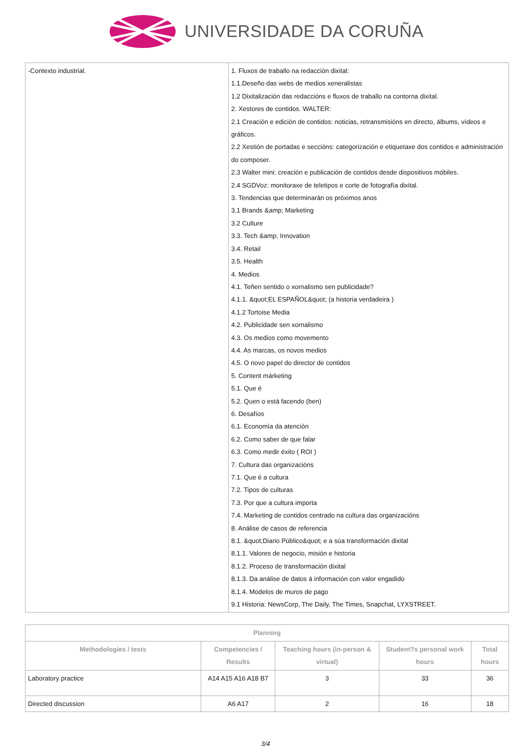UNIVERSIDADE DA CORUÑA
| -Contexto industrial. | 1. Fluxos de traballo na redacción dixital: 1.1.Deseño das webs de medios xeneralistas 1.2 Dixitalización das redaccións e fluxos de traballo na contorna dixital. 2. Xestores de contidos. WALTER: 2.1 Creación e edición de contidos: noticias, retransmisións en directo, álbums, vídeos e gráficos. 2.2 Xestión de portadas e seccións: categorización e etiquetaxe dos contidos e administración do composer. 2.3 Walter mini: creación e publicación de contidos desde dispositivos móbiles. 2.4 SGDVoz: monitoraxe de teletipos e corte de fotografía dixital. 3. Tendencias que determinarán os próximos anos 3.1 Brands &amp; Marketing 3.2 Culture 3.3. Tech &amp; Innovation 3.4. Retail 3.5. Health 4. Medios 4.1. Teñen sentido o xornalismo sen publicidade? 4.1.1. &quot;EL ESPAÑOL&quot; (a historia verdadeira ) 4.1.2 Tortoise Media 4.2. Publicidade sen xornalismo 4.3. Os medios como movemento 4.4. As marcas, os novos medios 4.5. O novo papel do director de contidos 5. Content márketing 5.1. Que é 5.2. Quen o está facendo (ben) 6. Desafíos 6.1. Economía da atención 6.2. Como saber de que falar 6.3. Como medir éxito ( ROI ) 7. Cultura das organizacións 7.1. Que é a cultura 7.2. Tipos de culturas 7.3. Por que a cultura importa 7.4. Marketing de contidos centrado na cultura das organizacións 8. Análise de casos de referencia 8.1. &quot;Diario Público&quot; e a súa transformación dixital 8.1.1. Valores de negocio, misión e historia 8.1.2. Proceso de transformación dixital 8.1.3. Da análise de datos á información con valor engadido 8.1.4. Modelos de muros de pago 9.1 Historia: NewsCorp, The Daily, The Times, Snapchat, LYXSTREET. |
| Planning | | | | |
| --- | --- | --- | --- | --- |
| Methodologies / tests | Competencies / Results | Teaching hours (in-person & virtual) | Student?s personal work hours | Total hours |
| Laboratory practice | A14 A15 A16 A18 B7 | 3 | 33 | 36 |
| Directed discussion | A6 A17 | 2 | 16 | 18 |
3/4